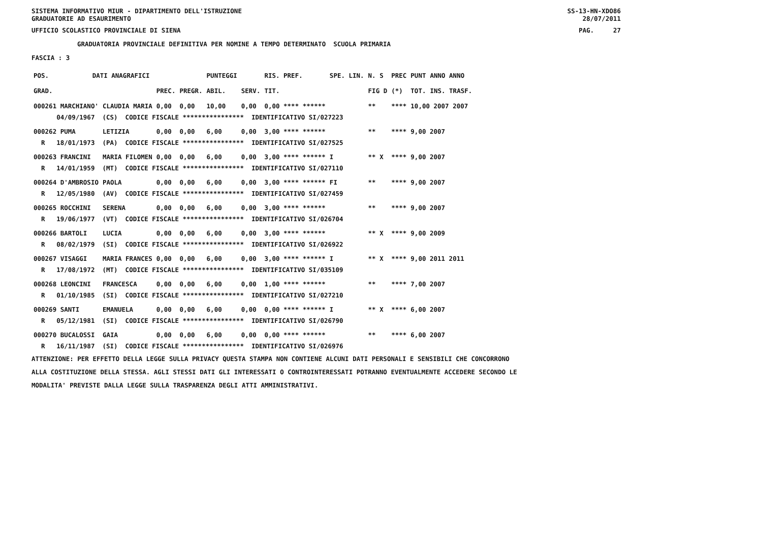SISTEMA INFORMATIVO MIUR - DIPARTIMENTO DELL'ISTRUZIONE
GRADUATORIE AD ESAURIMENTO SS-13-HN-XDO86
28/07/2011
UFFICIO SCOLASTICO PROVINCIALE DI SIENA PAG. 27
GRADUATORIA PROVINCIALE DEFINITIVA PER NOMINE A TEMPO DETERMINATO SCUOLA PRIMARIA
FASCIA : 3
| POS. | DATI ANAGRAFICI | | | | PUNTEGGI | | RIS. PREF. | SPE. LIN. | N. S | PREC | PUNT | ANNO ANNO |
| --- | --- | --- | --- | --- | --- | --- | --- | --- | --- | --- | --- | --- |
| GRAD. | | | PREC. | PREGR. | ABIL. | SERV. | TIT. | | FIG D | (*) | TOT. | INS. TRASF. |
| 000261 MARCHIANO' | | CLAUDIA MARIA | 0,00 | 0,00 | 10,00 | 0,00 | 0,00 **** ****** | | ** | **** | 10,00 2007 2007 | |
| 04/09/1967 (CS) CODICE FISCALE **************** IDENTIFICATIVO SI/027223 | | | | | | | | | | | | |
| 000262 PUMA | | LETIZIA | 0,00 | 0,00 | 6,00 | 0,00 | 3,00 **** ****** | | ** | **** | 9,00 2007 | |
| R 18/01/1973 (PA) CODICE FISCALE **************** IDENTIFICATIVO SI/027525 | | | | | | | | | | | | |
| 000263 FRANCINI | | MARIA FILOMEN | 0,00 | 0,00 | 6,00 | 0,00 | 3,00 **** ****** | I | ** X | **** | 9,00 2007 | |
| R 14/01/1959 (MT) CODICE FISCALE **************** IDENTIFICATIVO SI/027110 | | | | | | | | | | | | |
| 000264 D'AMBROSIO | | PAOLA | 0,00 | 0,00 | 6,00 | 0,00 | 3,00 **** ****** | FI | ** | **** | 9,00 2007 | |
| R 12/05/1980 (AV) CODICE FISCALE **************** IDENTIFICATIVO SI/027459 | | | | | | | | | | | | |
| 000265 ROCCHINI | | SERENA | 0,00 | 0,00 | 6,00 | 0,00 | 3,00 **** ****** | | ** | **** | 9,00 2007 | |
| R 19/06/1977 (VT) CODICE FISCALE **************** IDENTIFICATIVO SI/026704 | | | | | | | | | | | | |
| 000266 BARTOLI | | LUCIA | 0,00 | 0,00 | 6,00 | 0,00 | 3,00 **** ****** | | ** X | **** | 9,00 2009 | |
| R 08/02/1979 (SI) CODICE FISCALE **************** IDENTIFICATIVO SI/026922 | | | | | | | | | | | | |
| 000267 VISAGGI | | MARIA FRANCES | 0,00 | 0,00 | 6,00 | 0,00 | 3,00 **** ****** | I | ** X | **** | 9,00 2011 2011 | |
| R 17/08/1972 (MT) CODICE FISCALE **************** IDENTIFICATIVO SI/035109 | | | | | | | | | | | | |
| 000268 LEONCINI | | FRANCESCA | 0,00 | 0,00 | 6,00 | 0,00 | 1,00 **** ****** | | ** | **** | 7,00 2007 | |
| R 01/10/1985 (SI) CODICE FISCALE **************** IDENTIFICATIVO SI/027210 | | | | | | | | | | | | |
| 000269 SANTI | | EMANUELA | 0,00 | 0,00 | 6,00 | 0,00 | 0,00 **** ****** | I | ** X | **** | 6,00 2007 | |
| R 05/12/1981 (SI) CODICE FISCALE **************** IDENTIFICATIVO SI/026790 | | | | | | | | | | | | |
| 000270 BUCALOSSI | | GAIA | 0,00 | 0,00 | 6,00 | 0,00 | 0,00 **** ****** | | ** | **** | 6,00 2007 | |
| R 16/11/1987 (SI) CODICE FISCALE **************** IDENTIFICATIVO SI/026976 | | | | | | | | | | | | |
ATTENZIONE: PER EFFETTO DELLA LEGGE SULLA PRIVACY QUESTA STAMPA NON CONTIENE ALCUNI DATI PERSONALI E SENSIBILI CHE CONCORRONO ALLA COSTITUZIONE DELLA STESSA. AGLI STESSI DATI GLI INTERESSATI O CONTROINTERESSATI POTRANNO EVENTUALMENTE ACCEDERE SECONDO LE MODALITA' PREVISTE DALLA LEGGE SULLA TRASPARENZA DEGLI ATTI AMMINISTRATIVI.